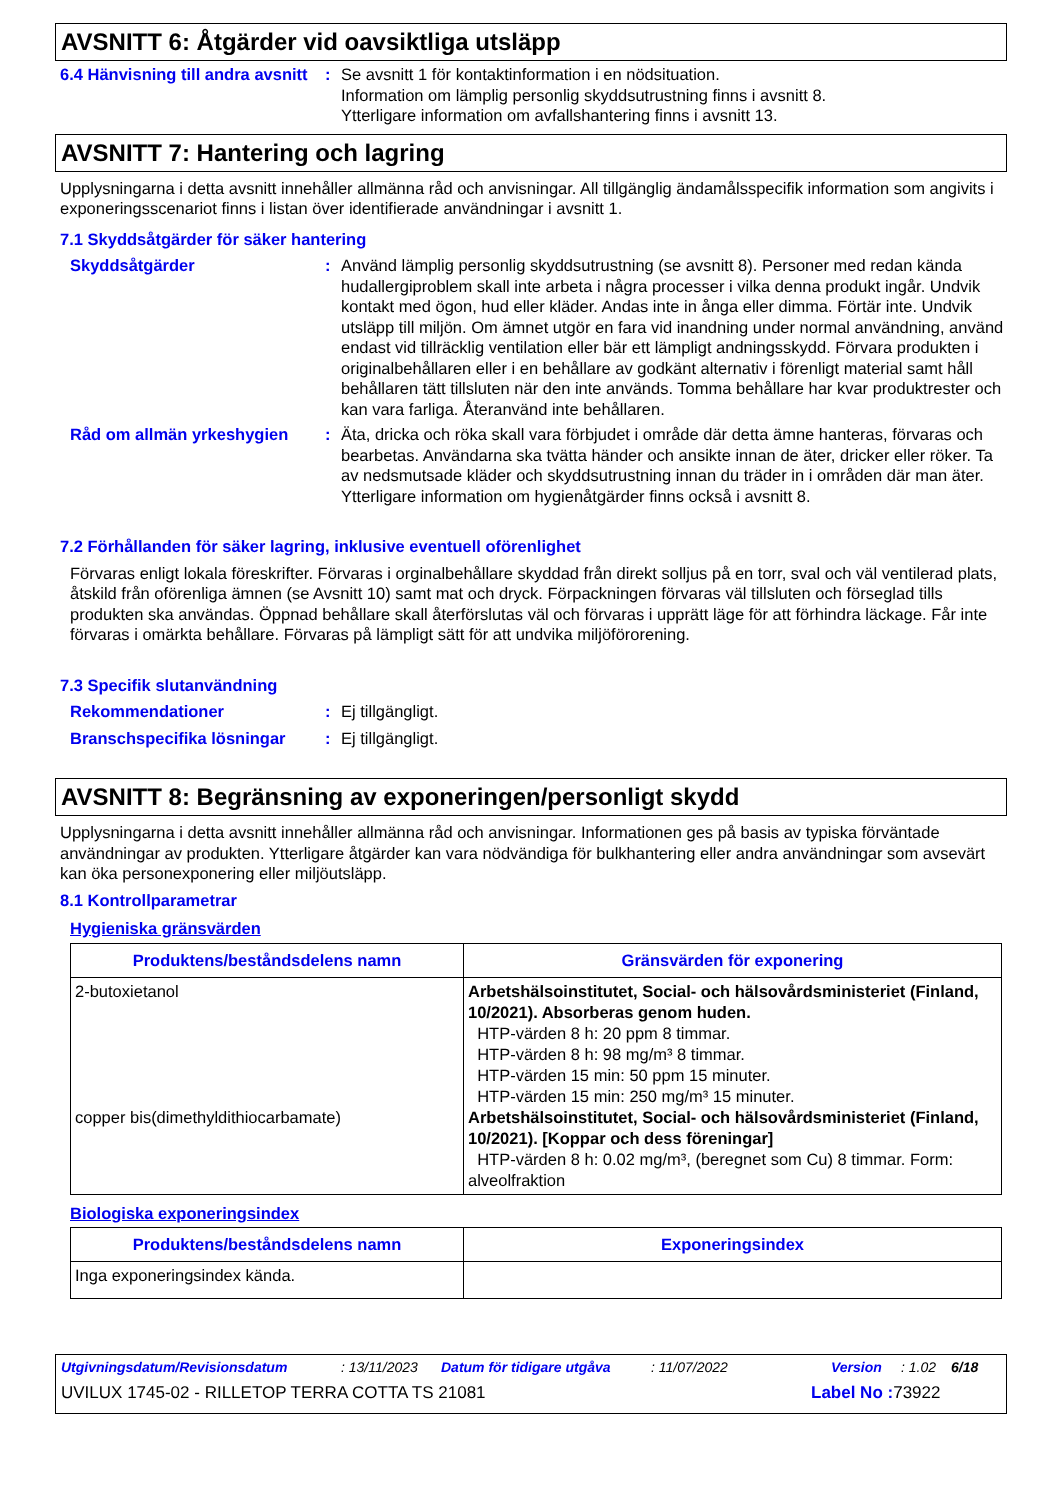AVSNITT 6: Åtgärder vid oavsiktliga utsläpp
6.4 Hänvisning till andra avsnitt
: Se avsnitt 1 för kontaktinformation i en nödsituation.
Information om lämplig personlig skyddsutrustning finns i avsnitt 8.
Ytterligare information om avfallshantering finns i avsnitt 13.
AVSNITT 7: Hantering och lagring
Upplysningarna i detta avsnitt innehåller allmänna råd och anvisningar. All tillgänglig ändamålsspecifik information som angivits i exponeringsscenariot finns i listan över identifierade användningar i avsnitt 1.
7.1 Skyddsåtgärder för säker hantering
Skyddsåtgärder : Använd lämplig personlig skyddsutrustning (se avsnitt 8). Personer med redan kända hudallergiproblem skall inte arbeta i några processer i vilka denna produkt ingår. Undvik kontakt med ögon, hud eller kläder. Andas inte in ånga eller dimma. Förtär inte. Undvik utsläpp till miljön. Om ämnet utgör en fara vid inandning under normal användning, använd endast vid tillräcklig ventilation eller bär ett lämpligt andningsskydd. Förvara produkten i originalbehållaren eller i en behållare av godkänt alternativ i förenligt material samt håll behållaren tätt tillsluten när den inte används. Tomma behållare har kvar produktrester och kan vara farliga. Återanvänd inte behållaren.
Råd om allmän yrkeshygien : Äta, dricka och röka skall vara förbjudet i område där detta ämne hanteras, förvaras och bearbetas. Användarna ska tvätta händer och ansikte innan de äter, dricker eller röker. Ta av nedsmutsade kläder och skyddsutrustning innan du träder in i områden där man äter. Ytterligare information om hygienåtgärder finns också i avsnitt 8.
7.2 Förhållanden för säker lagring, inklusive eventuell oförenlighet
Förvaras enligt lokala föreskrifter. Förvaras i orginalbehållare skyddad från direkt solljus på en torr, sval och väl ventilerad plats, åtskild från oförenliga ämnen (se Avsnitt 10) samt mat och dryck. Förpackningen förvaras väl tillsluten och förseglad tills produkten ska användas. Öppnad behållare skall återförslutas väl och förvaras i upprätt läge för att förhindra läckage. Får inte förvaras i omärkta behållare. Förvaras på lämpligt sätt för att undvika miljöförorening.
7.3 Specifik slutanvändning
Rekommendationer : Ej tillgängligt.
Branschspecifika lösningar
: Ej tillgängligt.
AVSNITT 8: Begränsning av exponeringen/personligt skydd
Upplysningarna i detta avsnitt innehåller allmänna råd och anvisningar. Informationen ges på basis av typiska förväntade användningar av produkten. Ytterligare åtgärder kan vara nödvändiga för bulkhantering eller andra användningar som avsevärt kan öka personexponering eller miljöutsläpp.
8.1 Kontrollparametrar
Hygieniska gränsvärden
| Produktens/beståndsdelens namn | Gränsvärden för exponering |
| --- | --- |
| 2-butoxietanol copper bis(dimethyldithiocarbamate) | Arbetshälsoinstitutet, Social- och hälsovårdsministeriet (Finland, 10/2021). Absorberas genom huden. HTP-värden 8 h: 20 ppm 8 timmar. HTP-värden 8 h: 98 mg/m³ 8 timmar. HTP-värden 15 min: 50 ppm 15 minuter. HTP-värden 15 min: 250 mg/m³ 15 minuter. Arbetshälsoinstitutet, Social- och hälsovårdsministeriet (Finland, 10/2021). [Koppar och dess föreningar] HTP-värden 8 h: 0.02 mg/m³, (beregnet som Cu) 8 timmar. Form: alveolfraktion |
Biologiska exponeringsindex
| Produktens/beståndsdelens namn | Exponeringsindex |
| --- | --- |
| Inga exponeringsindex kända. | |
Utgivningsdatum/Revisionsdatum: 13/11/2023 Datum för tidigare utgåva: 11/07/2022 Version: 1.02 6/18
UVILUX 1745-02 - RILLETOP TERRA COTTA TS 21081 Label No : 73922